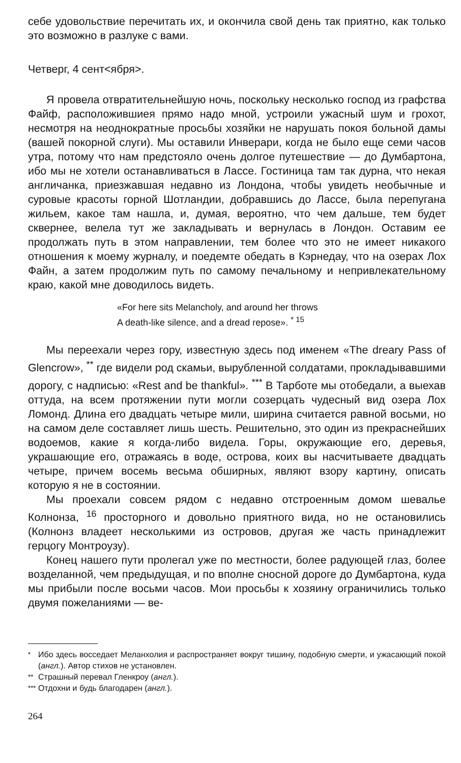себе удовольствие перечитать их, и окончила свой день так приятно, как только это возможно в разлуке с вами.
Четверг, 4 сент<ября>.
Я провела отвратительнейшую ночь, поскольку несколько господ из графства Файф, расположившиея прямо надо мной, устроили ужасный шум и грохот, несмотря на неоднократные просьбы хозяйки не нарушать покоя больной дамы (вашей покорной слуги). Мы оставили Инверари, когда не было еще семи часов утра, потому что нам предстояло очень долгое путешествие — до Думбартона, ибо мы не хотели останавливаться в Лассе. Гостиница там так дурна, что некая англичанка, приезжавшая недавно из Лондона, чтобы увидеть необычные и суровые красоты горной Шотландии, добравшись до Лассе, была перепугана жильем, какое там нашла, и, думая, вероятно, что чем дальше, тем будет сквернее, велела тут же закладывать и вернулась в Лондон. Оставим ее продолжать путь в этом направлении, тем более что это не имеет никакого отношения к моему журналу, и поедемте обедать в Кэрнедау, что на озерах Лох Файн, а затем продолжим путь по самому печальному и непривлекательному краю, какой мне доводилось видеть.
«For here sits Melancholy, and around her throws
A death-like silence, and a dread repose». <sup>* 15</sup>
Мы переехали через гору, известную здесь под именем «The dreary Pass of Glencrow», <sup>**</sup> где видели род скамьи, вырубленной солдатами, прокладывавшими дорогу, с надписью: «Rest and be thankful». <sup>***</sup> В Тарботе мы отобедали, а выехав оттуда, на всем протяжении пути могли созерцать чудесный вид озера Лох Ломонд. Длина его двадцать четыре мили, ширина считается равной восьми, но на самом деле составляет лишь шесть. Решительно, это один из прекраснейших водоемов, какие я когда-либо видела. Горы, окружающие его, деревья, украшающие его, отражаясь в воде, острова, коих вы насчитываете двадцать четыре, причем восемь весьма обширных, являют взору картину, описать которую я не в состоянии.
Мы проехали совсем рядом с недавно отстроенным домом шевалье Колнонза, <sup>16</sup> просторного и довольно приятного вида, но не остановились (Колнонз владеет несколькими из островов, другая же часть принадлежит герцогу Монтроузу).
Конец нашего пути пролегал уже по местности, более радующей глаз, более возделанной, чем предыдущая, и по вполне сносной дороге до Думбартона, куда мы прибыли после восьми часов. Мои просьбы к хозяину ограничились только двумя пожеланиями — ве-
<sup>*</sup> Ибо здесь восседает Меланхолия и распространяет вокруг тишину, подобную смерти, и ужасающий покой (англ.). Автор стихов не установлен.
<sup>**</sup> Страшный перевал Гленкроу (англ.).
<sup>***</sup> Отдохни и будь благодарен (англ.).
264